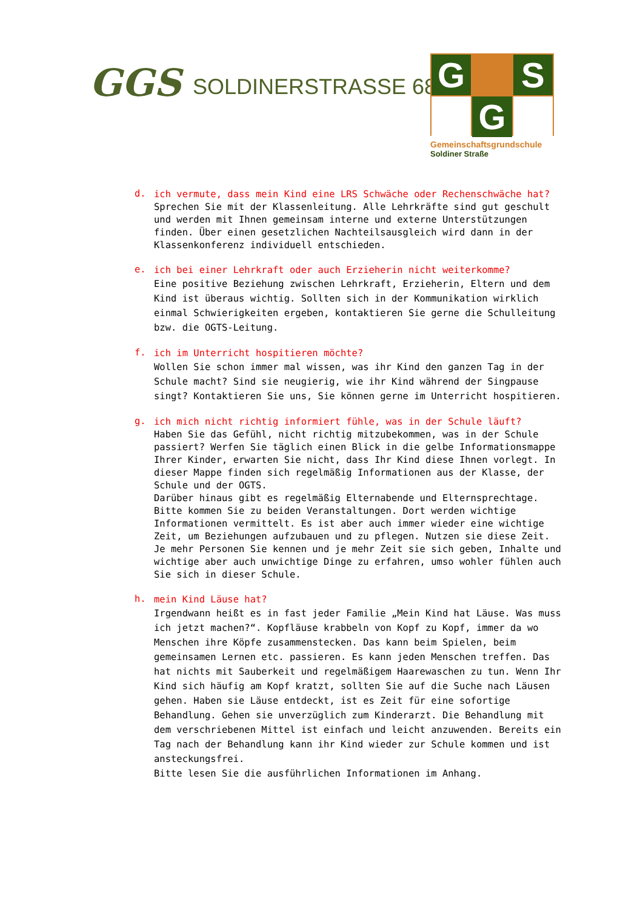GGS SOLDINERSTRASSE 68
G
S
G
Gemeinschaftsgrundschule
Soldiner Straße
d.
ich vermute, dass mein Kind eine LRS Schwäche oder Rechenschwäche hat?
Sprechen Sie mit der Klassenleitung. Alle Lehrkräfte sind gut geschult und werden mit Ihnen gemeinsam interne und externe Unterstützungen finden. Über einen gesetzlichen Nachteilsausgleich wird dann in der Klassenkonferenz individuell entschieden.
e.
ich bei einer Lehrkraft oder auch Erzieherin nicht weiterkomme?
Eine positive Beziehung zwischen Lehrkraft, Erzieherin, Eltern und dem Kind ist überaus wichtig. Sollten sich in der Kommunikation wirklich einmal Schwierigkeiten ergeben, kontaktieren Sie gerne die Schulleitung bzw. die OGTS-Leitung.
f.
ich im Unterricht hospitieren möchte?
Wollen Sie schon immer mal wissen, was ihr Kind den ganzen Tag in der Schule macht? Sind sie neugierig, wie ihr Kind während der Singpause singt? Kontaktieren Sie uns, Sie können gerne im Unterricht hospitieren.
g.
ich mich nicht richtig informiert fühle, was in der Schule läuft?
Haben Sie das Gefühl, nicht richtig mitzubekommen, was in der Schule passiert? Werfen Sie täglich einen Blick in die gelbe Informationsmappe Ihrer Kinder, erwarten Sie nicht, dass Ihr Kind diese Ihnen vorlegt. In dieser Mappe finden sich regelmäßig Informationen aus der Klasse, der Schule und der OGTS.
Darüber hinaus gibt es regelmäßig Elternabende und Elternsprechtage. Bitte kommen Sie zu beiden Veranstaltungen. Dort werden wichtige Informationen vermittelt. Es ist aber auch immer wieder eine wichtige Zeit, um Beziehungen aufzubauen und zu pflegen. Nutzen sie diese Zeit. Je mehr Personen Sie kennen und je mehr Zeit sie sich geben, Inhalte und wichtige aber auch unwichtige Dinge zu erfahren, umso wohler fühlen auch Sie sich in dieser Schule.
h.
mein Kind Läuse hat?
Irgendwann heißt es in fast jeder Familie „Mein Kind hat Läuse. Was muss ich jetzt machen?“. Kopfläuse krabbeln von Kopf zu Kopf, immer da wo Menschen ihre Köpfe zusammenstecken. Das kann beim Spielen, beim gemeinsamen Lernen etc. passieren. Es kann jeden Menschen treffen. Das hat nichts mit Sauberkeit und regelmäßigem Haarewaschen zu tun. Wenn Ihr Kind sich häufig am Kopf kratzt, sollten Sie auf die Suche nach Läusen gehen. Haben sie Läuse entdeckt, ist es Zeit für eine sofortige Behandlung. Gehen sie unverzüglich zum Kinderarzt. Die Behandlung mit dem verschriebenen Mittel ist einfach und leicht anzuwenden. Bereits ein Tag nach der Behandlung kann ihr Kind wieder zur Schule kommen und ist ansteckungsfrei.
Bitte lesen Sie die ausführlichen Informationen im Anhang.